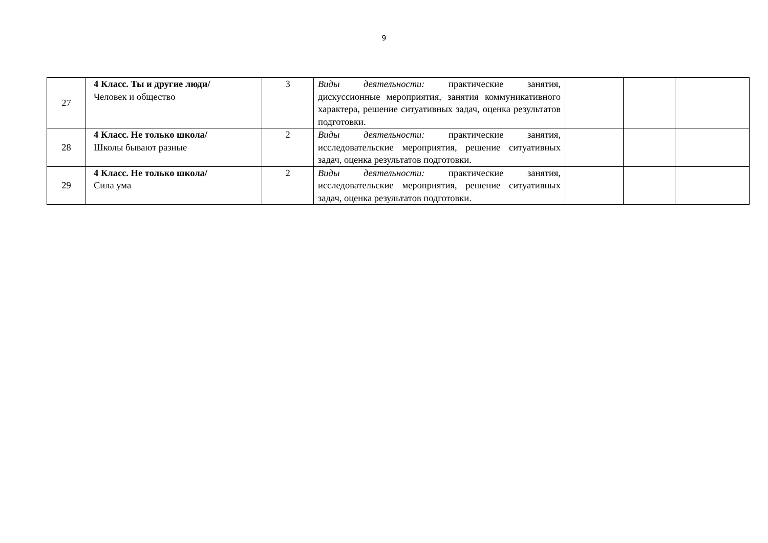9
| 27 | 4 Класс. Ты и другие люди/ Человек и общество | 3 | Виды деятельности: практические занятия, дискуссионные мероприятия, занятия коммуникативного характера, решение ситуативных задач, оценка результатов подготовки. | | | |
| 28 | 4 Класс. Не только школа/ Школы бывают разные | 2 | Виды деятельности: практические занятия, исследовательские мероприятия, решение ситуативных задач, оценка результатов подготовки. | | | |
| 29 | 4 Класс. Не только школа/ Сила ума | 2 | Виды деятельности: практические занятия, исследовательские мероприятия, решение ситуативных задач, оценка результатов подготовки. | | | |